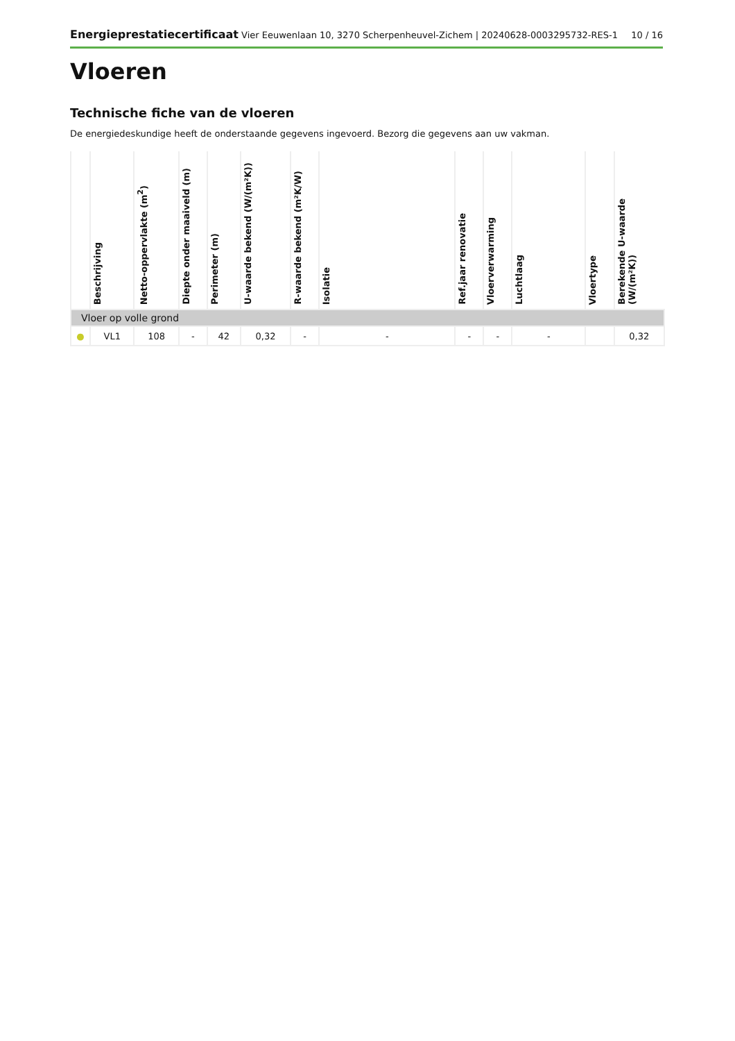Energieprestatiecertificaat Vier Eeuwenlaan 10, 3270 Scherpenheuvel-Zichem | 20240628-0003295732-RES-1 10 / 16
Vloeren
Technische fiche van de vloeren
De energiedeskundige heeft de onderstaande gegevens ingevoerd. Bezorg die gegevens aan uw vakman.
| | Beschrijving | Netto-oppervlakte (m<sup>2</sup>) | Diepte onder maaiveld (m) | Perimeter (m) | U-waarde bekend (W/(m²K)) | R-waarde bekend (m²K/W) | Isolatie | Ref.jaar renovatie | Vloerverwarming | Luchtlaag | Vloertype | Berekende U-waarde (W/(m²K)) |
| --- | --- | --- | --- | --- | --- | --- | --- | --- | --- | --- | --- | --- |
| Vloer op volle grond | | | | | | | | | | | | |
| ● | VL1 | 108 | - | 42 | 0,32 | - | - | - | - | - | | 0,32 |